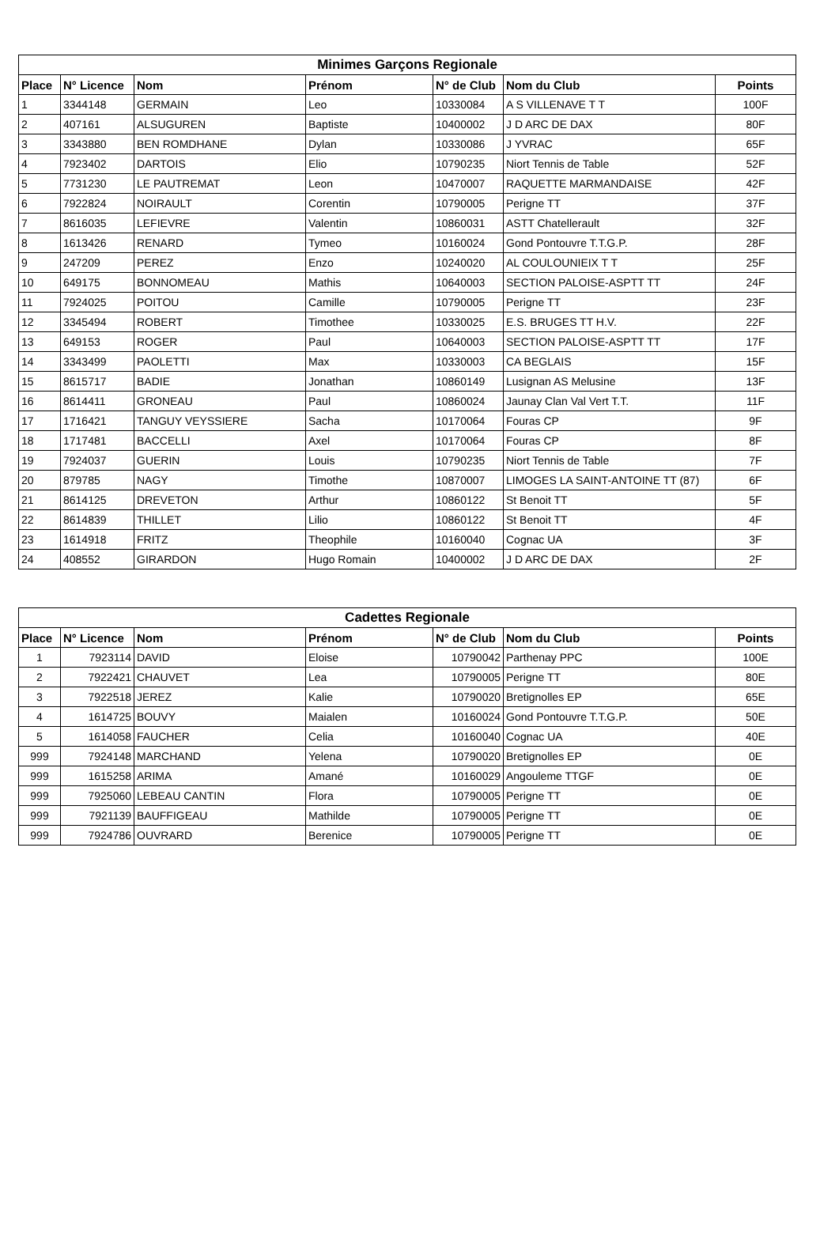| Minimes Garçons Regionale | | | | | | |
| --- | --- | --- | --- | --- | --- | --- |
| Place | N° Licence | Nom | Prénom | N° de Club | Nom du Club | Points |
| 1 | 3344148 | GERMAIN | Leo | 10330084 | A S VILLENAVE T T | 100F |
| 2 | 407161 | ALSUGUREN | Baptiste | 10400002 | J D ARC DE DAX | 80F |
| 3 | 3343880 | BEN ROMDHANE | Dylan | 10330086 | J YVRAC | 65F |
| 4 | 7923402 | DARTOIS | Elio | 10790235 | Niort Tennis de Table | 52F |
| 5 | 7731230 | LE PAUTREMAT | Leon | 10470007 | RAQUETTE MARMANDAISE | 42F |
| 6 | 7922824 | NOIRAULT | Corentin | 10790005 | Perigne TT | 37F |
| 7 | 8616035 | LEFIEVRE | Valentin | 10860031 | ASTT Chatellerault | 32F |
| 8 | 1613426 | RENARD | Tymeo | 10160024 | Gond Pontouvre T.T.G.P. | 28F |
| 9 | 247209 | PEREZ | Enzo | 10240020 | AL COULOUNIEIX T T | 25F |
| 10 | 649175 | BONNOMEAU | Mathis | 10640003 | SECTION PALOISE-ASPTT TT | 24F |
| 11 | 7924025 | POITOU | Camille | 10790005 | Perigne TT | 23F |
| 12 | 3345494 | ROBERT | Timothee | 10330025 | E.S. BRUGES TT H.V. | 22F |
| 13 | 649153 | ROGER | Paul | 10640003 | SECTION PALOISE-ASPTT TT | 17F |
| 14 | 3343499 | PAOLETTI | Max | 10330003 | CA BEGLAIS | 15F |
| 15 | 8615717 | BADIE | Jonathan | 10860149 | Lusignan AS Melusine | 13F |
| 16 | 8614411 | GRONEAU | Paul | 10860024 | Jaunay Clan Val Vert T.T. | 11F |
| 17 | 1716421 | TANGUY VEYSSIERE | Sacha | 10170064 | Fouras CP | 9F |
| 18 | 1717481 | BACCELLI | Axel | 10170064 | Fouras CP | 8F |
| 19 | 7924037 | GUERIN | Louis | 10790235 | Niort Tennis de Table | 7F |
| 20 | 879785 | NAGY | Timothe | 10870007 | LIMOGES LA SAINT-ANTOINE TT (87) | 6F |
| 21 | 8614125 | DREVETON | Arthur | 10860122 | St Benoit TT | 5F |
| 22 | 8614839 | THILLET | Lilio | 10860122 | St Benoit TT | 4F |
| 23 | 1614918 | FRITZ | Theophile | 10160040 | Cognac UA | 3F |
| 24 | 408552 | GIRARDON | Hugo Romain | 10400002 | J D ARC DE DAX | 2F |
| Cadettes Regionale | | | | | | |
| --- | --- | --- | --- | --- | --- | --- |
| Place | N° Licence | Nom | Prénom | N° de Club | Nom du Club | Points |
| 1 | 7923114 | DAVID | Eloise | 10790042 | Parthenay PPC | 100E |
| 2 | 7922421 | CHAUVET | Lea | 10790005 | Perigne TT | 80E |
| 3 | 7922518 | JEREZ | Kalie | 10790020 | Bretignolles EP | 65E |
| 4 | 1614725 | BOUVY | Maialen | 10160024 | Gond Pontouvre T.T.G.P. | 50E |
| 5 | 1614058 | FAUCHER | Celia | 10160040 | Cognac UA | 40E |
| 999 | 7924148 | MARCHAND | Yelena | 10790020 | Bretignolles EP | 0E |
| 999 | 1615258 | ARIMA | Amané | 10160029 | Angouleme TTGF | 0E |
| 999 | 7925060 | LEBEAU CANTIN | Flora | 10790005 | Perigne TT | 0E |
| 999 | 7921139 | BAUFFIGEAU | Mathilde | 10790005 | Perigne TT | 0E |
| 999 | 7924786 | OUVRARD | Berenice | 10790005 | Perigne TT | 0E |